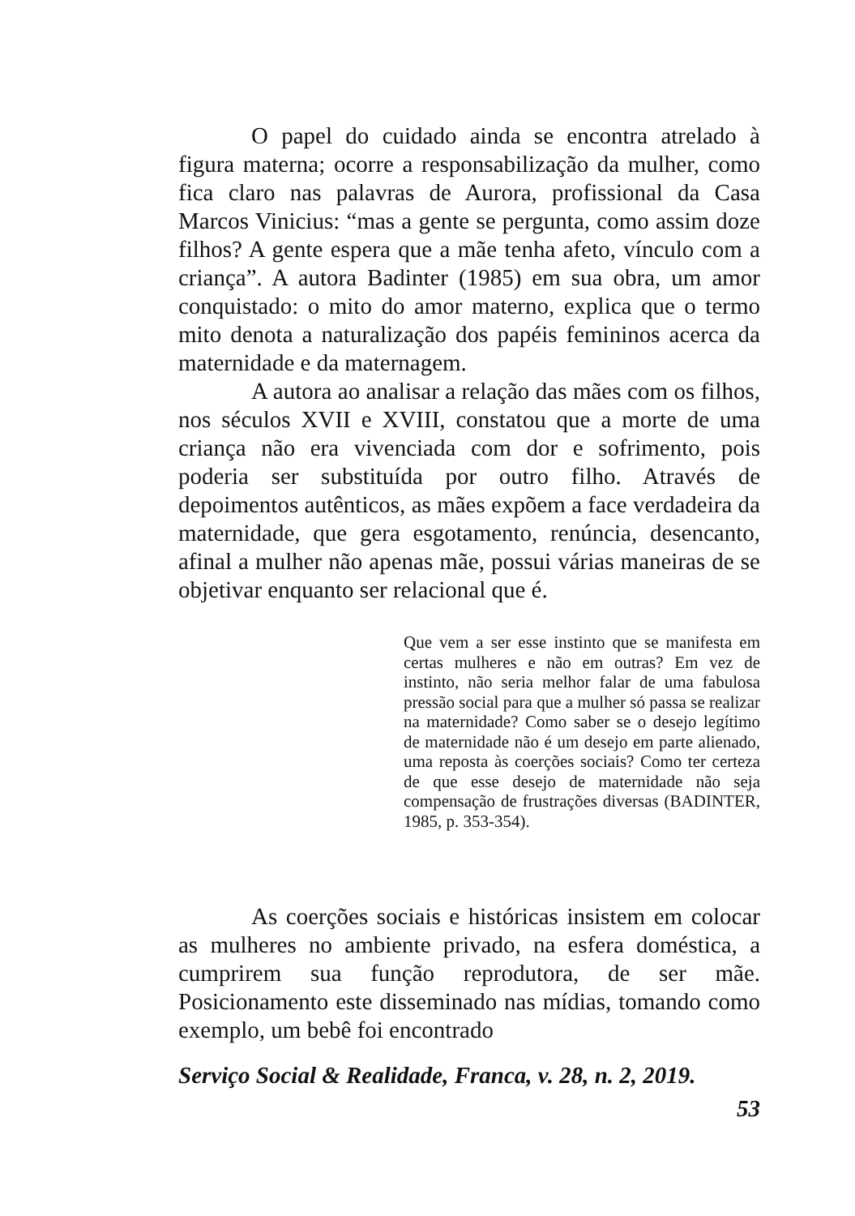O papel do cuidado ainda se encontra atrelado à figura materna; ocorre a responsabilização da mulher, como fica claro nas palavras de Aurora, profissional da Casa Marcos Vinicius: “mas a gente se pergunta, como assim doze filhos? A gente espera que a mãe tenha afeto, vínculo com a criança”. A autora Badinter (1985) em sua obra, um amor conquistado: o mito do amor materno, explica que o termo mito denota a naturalização dos papéis femininos acerca da maternidade e da maternagem.
A autora ao analisar a relação das mães com os filhos, nos séculos XVII e XVIII, constatou que a morte de uma criança não era vivenciada com dor e sofrimento, pois poderia ser substituída por outro filho. Através de depoimentos autênticos, as mães expõem a face verdadeira da maternidade, que gera esgotamento, renúncia, desencanto, afinal a mulher não apenas mãe, possui várias maneiras de se objetivar enquanto ser relacional que é.
Que vem a ser esse instinto que se manifesta em certas mulheres e não em outras? Em vez de instinto, não seria melhor falar de uma fabulosa pressão social para que a mulher só passa se realizar na maternidade? Como saber se o desejo legítimo de maternidade não é um desejo em parte alienado, uma reposta às coerções sociais? Como ter certeza de que esse desejo de maternidade não seja compensação de frustrações diversas (BADINTER, 1985, p. 353-354).
As coerções sociais e históricas insistem em colocar as mulheres no ambiente privado, na esfera doméstica, a cumprirem sua função reprodutora, de ser mãe. Posicionamento este disseminado nas mídias, tomando como exemplo, um bebê foi encontrado
Serviço Social & Realidade, Franca, v. 28, n. 2, 2019.
53